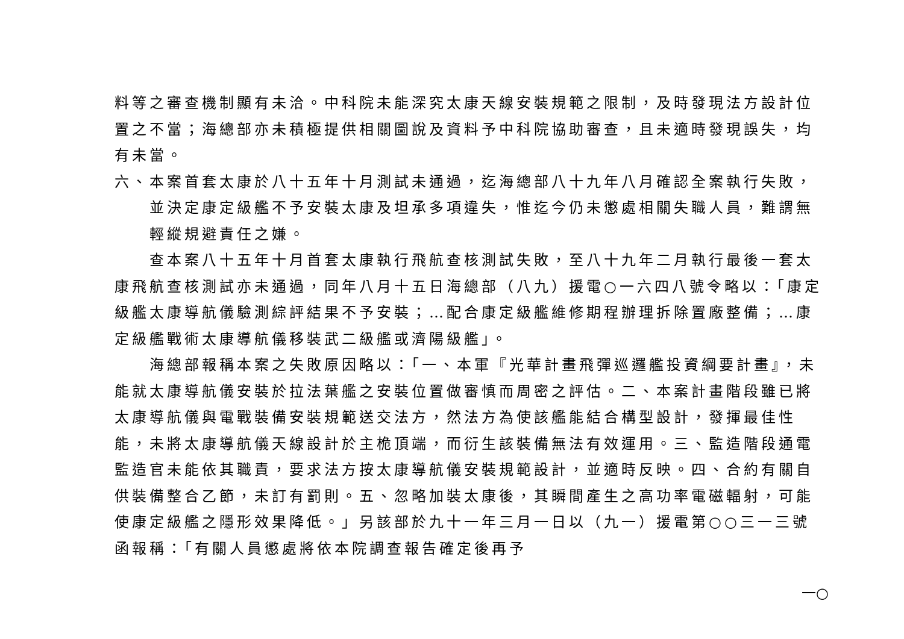料等之審查機制顯有未洽。中科院未能深究太康天線安裝規範之限制，及時發現法方設計位置之不當；海總部亦未積極提供相關圖說及資料予中科院協助審查，且未適時發現誤失，均有未當。
六、本案首套太康於八十五年十月測試未通過，迄海總部八十九年八月確認全案執行失敗，並決定康定級艦不予安裝太康及坦承多項違失，惟迄今仍未懲處相關失職人員，難謂無輕縱規避責任之嫌。
查本案八十五年十月首套太康執行飛航查核測試失敗，至八十九年二月執行最後一套太康飛航查核測試亦未通過，同年八月十五日海總部（八九）援電○一六四八號令略以：「康定級艦太康導航儀驗測綜評結果不予安裝；…配合康定級艦維修期程辦理拆除置廠整備；…康定級艦戰術太康導航儀移裝武二級艦或濟陽級艦」。
海總部報稱本案之失敗原因略以：「一、本軍『光華計畫飛彈巡邏艦投資綱要計畫』，未能就太康導航儀安裝於拉法葉艦之安裝位置做審慎而周密之評估。二、本案計畫階段雖已將太康導航儀與電戰裝備安裝規範送交法方，然法方為使該艦能結合構型設計，發揮最佳性能，未將太康導航儀天線設計於主桅頂端，而衍生該裝備無法有效運用。三、監造階段通電監造官未能依其職責，要求法方按太康導航儀安裝規範設計，並適時反映。四、合約有關自供裝備整合乙節，未訂有罰則。五、忽略加裝太康後，其瞬間產生之高功率電磁輻射，可能使康定級艦之隱形效果降低。」另該部於九十一年三月一日以（九一）援電第○○三一三號函報稱：「有關人員懲處將依本院調查報告確定後再予
一○